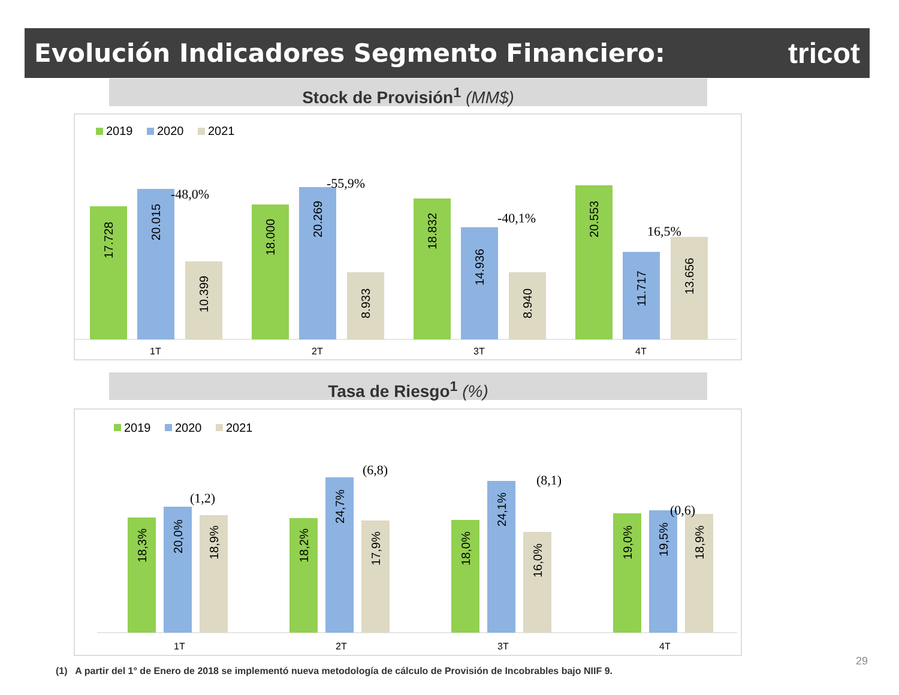Evolución Indicadores Segmento Financiero:
tricot
Stock de Provisión<sup>1</sup> (MM$)
2019
2020
2021
17.728
20.015
10.399
18.000
20.269
8.933
18.832
14.936
8.940
20.553
11.717
13.656
-48,0%
-55,9%
-40,1%
16,5%
1T
2T
3T
4T
Tasa de Riesgo<sup>1</sup> (%)
2019
2020
2021
18,3%
20,0%
18,9%
18,2%
24,7%
17,9%
18,0%
24,1%
16,0%
19,0%
19,5%
18,9%
(1,2)
(6,8)
(8,1)
(0,6)
1T
2T
3T
4T
(1) A partir del 1° de Enero de 2018 se implementó nueva metodología de cálculo de Provisión de Incobrables bajo NIIF 9.
29